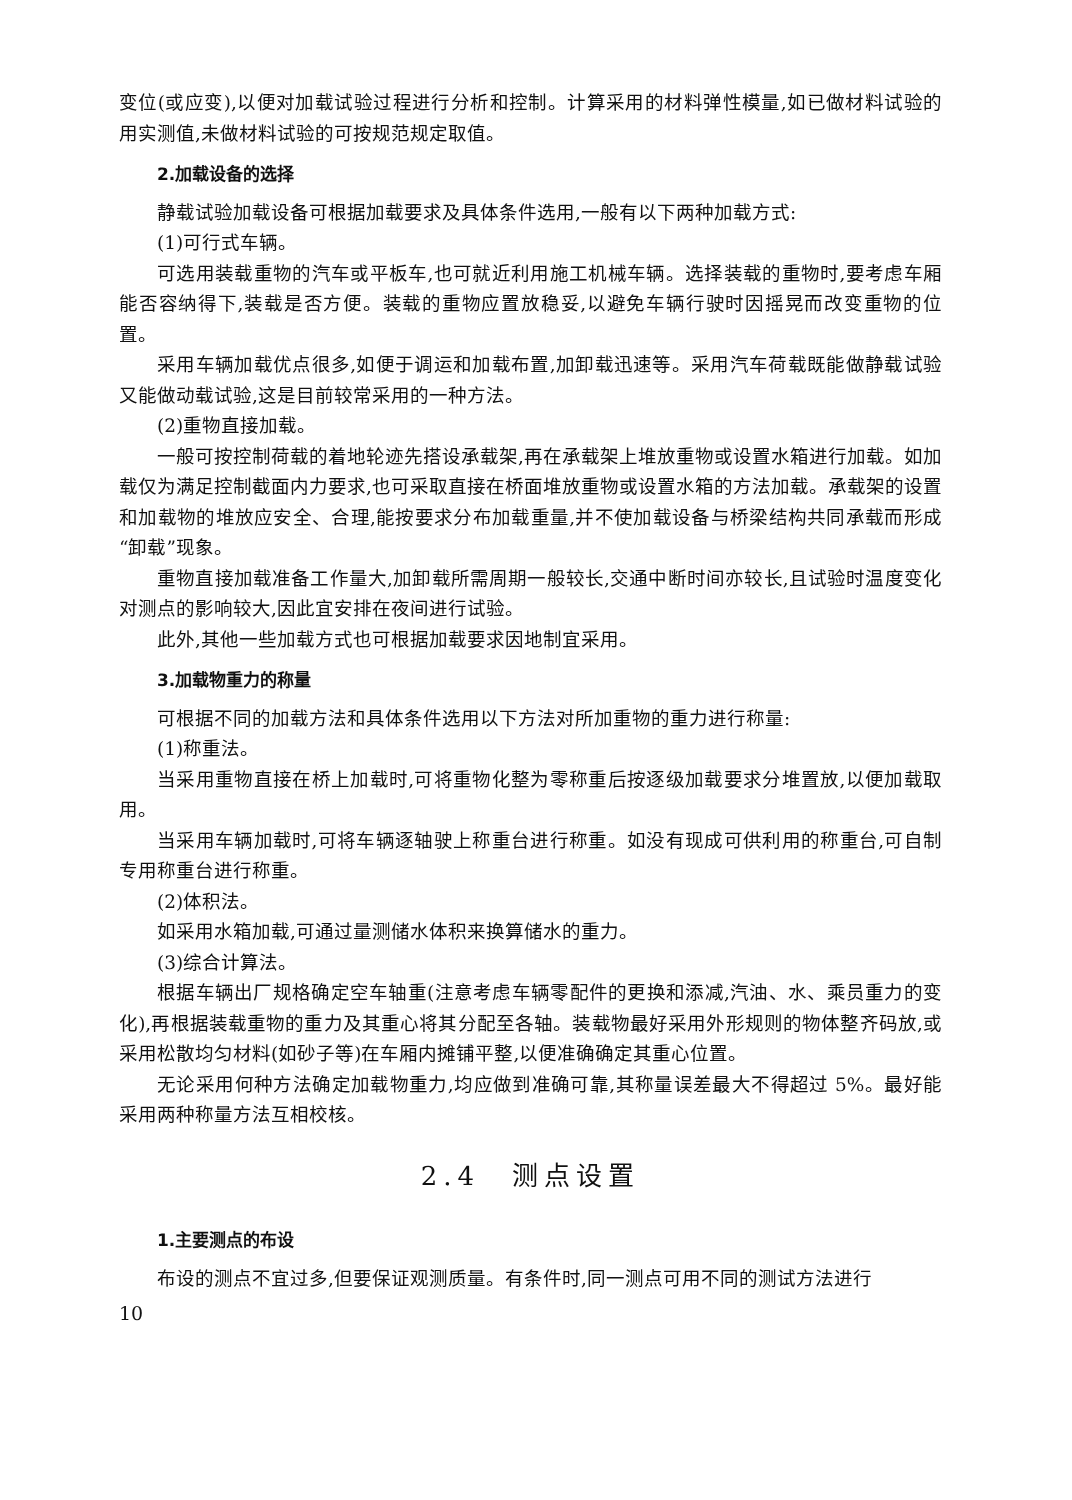变位(或应变),以便对加载试验过程进行分析和控制。计算采用的材料弹性模量,如已做材料试验的用实测值,未做材料试验的可按规范规定取值。
2.加载设备的选择
静载试验加载设备可根据加载要求及具体条件选用,一般有以下两种加载方式:
(1)可行式车辆。
可选用装载重物的汽车或平板车,也可就近利用施工机械车辆。选择装载的重物时,要考虑车厢能否容纳得下,装载是否方便。装载的重物应置放稳妥,以避免车辆行驶时因摇晃而改变重物的位置。
采用车辆加载优点很多,如便于调运和加载布置,加卸载迅速等。采用汽车荷载既能做静载试验又能做动载试验,这是目前较常采用的一种方法。
(2)重物直接加载。
一般可按控制荷载的着地轮迹先搭设承载架,再在承载架上堆放重物或设置水箱进行加载。如加载仅为满足控制截面内力要求,也可采取直接在桥面堆放重物或设置水箱的方法加载。承载架的设置和加载物的堆放应安全、合理,能按要求分布加载重量,并不使加载设备与桥梁结构共同承载而形成“卸载”现象。
重物直接加载准备工作量大,加卸载所需周期一般较长,交通中断时间亦较长,且试验时温度变化对测点的影响较大,因此宜安排在夜间进行试验。
此外,其他一些加载方式也可根据加载要求因地制宜采用。
3.加载物重力的称量
可根据不同的加载方法和具体条件选用以下方法对所加重物的重力进行称量:
(1)称重法。
当采用重物直接在桥上加载时,可将重物化整为零称重后按逐级加载要求分堆置放,以便加载取用。
当采用车辆加载时,可将车辆逐轴驶上称重台进行称重。如没有现成可供利用的称重台,可自制专用称重台进行称重。
(2)体积法。
如采用水箱加载,可通过量测储水体积来换算储水的重力。
(3)综合计算法。
根据车辆出厂规格确定空车轴重(注意考虑车辆零配件的更换和添减,汽油、水、乘员重力的变化),再根据装载重物的重力及其重心将其分配至各轴。装载物最好采用外形规则的物体整齐码放,或采用松散均匀材料(如砂子等)在车厢内摊铺平整,以便准确确定其重心位置。
无论采用何种方法确定加载物重力,均应做到准确可靠,其称量误差最大不得超过 5%。最好能采用两种称量方法互相校核。
2.4　测点设置
1.主要测点的布设
布设的测点不宜过多,但要保证观测质量。有条件时,同一测点可用不同的测试方法进行
10